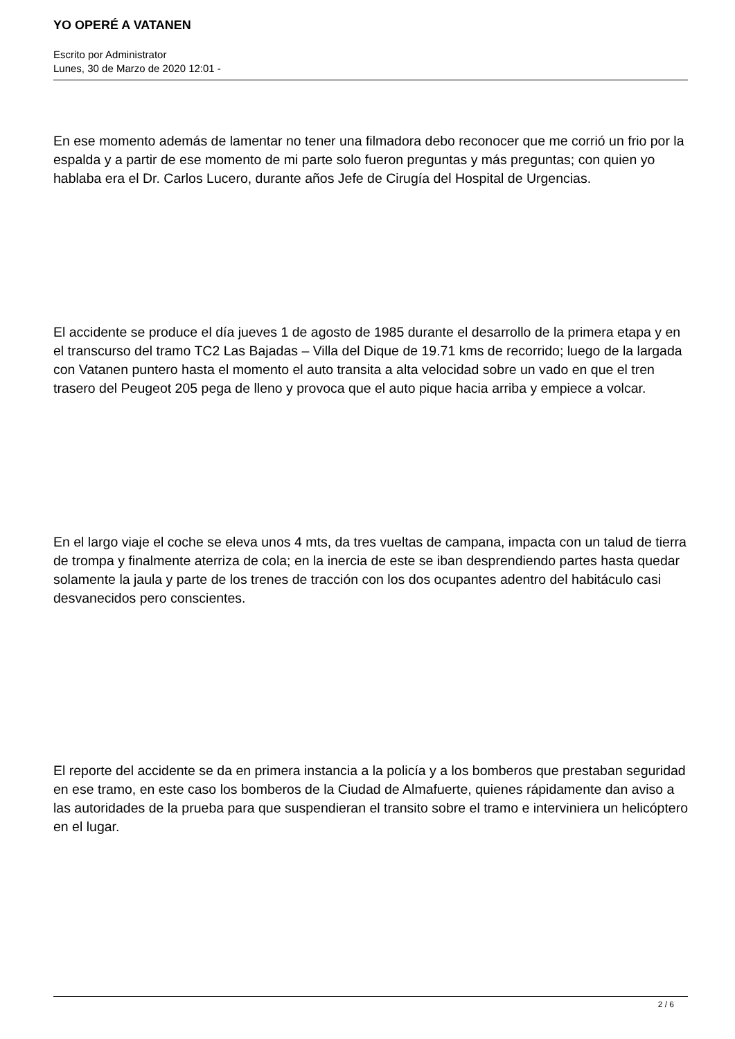YO OPERÉ A VATANEN
Escrito por Administrator
Lunes, 30 de Marzo de 2020 12:01 -
En ese momento además de lamentar no tener una filmadora debo reconocer que me corrió un frio por la espalda y a partir de ese momento de mi parte solo fueron preguntas y más preguntas; con quien yo hablaba era el Dr. Carlos Lucero, durante años Jefe de Cirugía del Hospital de Urgencias.
El accidente se produce el día jueves 1 de agosto de 1985 durante el desarrollo de la primera etapa y en el transcurso del tramo TC2 Las Bajadas – Villa del Dique de 19.71 kms de recorrido; luego de la largada con Vatanen puntero hasta el momento el auto transita a alta velocidad sobre un vado en que el tren trasero del Peugeot 205 pega de lleno y provoca que el auto pique hacia arriba y empiece a volcar.
En el largo viaje el coche se eleva unos 4 mts, da tres vueltas de campana, impacta con un talud de tierra de trompa y finalmente aterriza de cola; en la inercia de este se iban desprendiendo partes hasta quedar solamente la jaula y parte de los trenes de tracción con los dos ocupantes adentro del habitáculo casi desvanecidos pero conscientes.
El reporte del accidente se da en primera instancia a la policía y a los bomberos que prestaban seguridad en ese tramo, en este caso los bomberos de la Ciudad de Almafuerte, quienes rápidamente dan aviso a las autoridades de la prueba para que suspendieran el transito sobre el tramo e interviniera un helicóptero en el lugar.
2 / 6